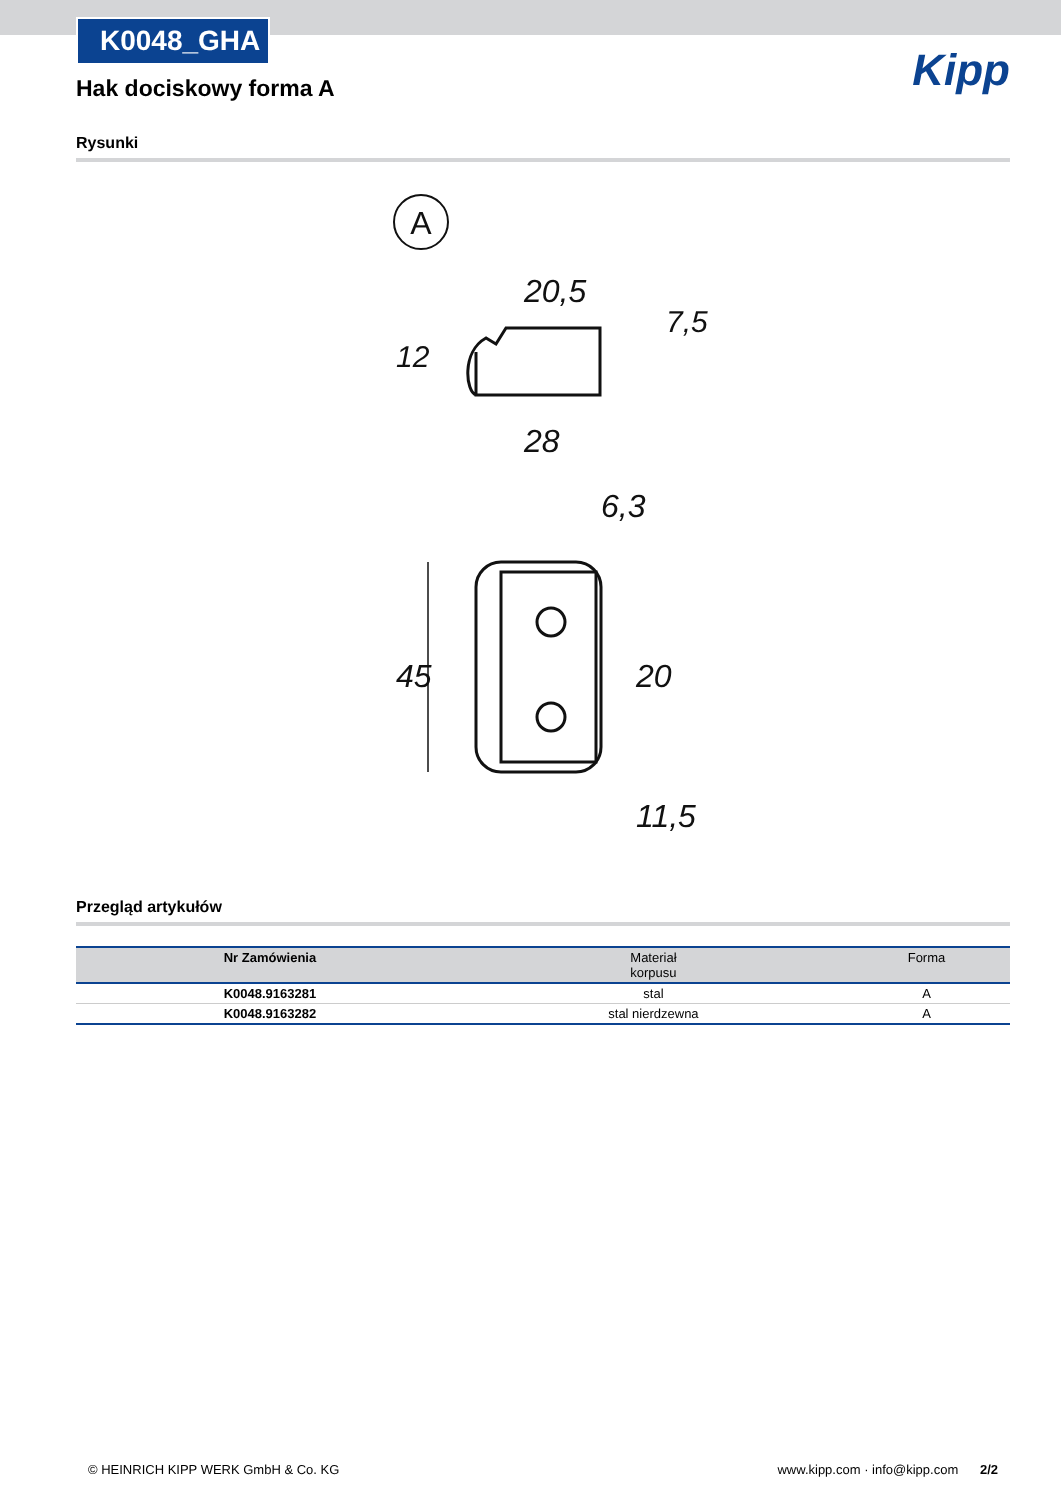K0048_GHA
Kipp
Hak dociskowy forma A
Rysunki
A
20,5
28
6,3
11,5
12
7,5
45
20
Przegląd artykułów
| Nr Zamówienia | Materiał korpusu | Forma |
| --- | --- | --- |
| K0048.9163281 | stal | A |
| K0048.9163282 | stal nierdzewna | A |
© HEINRICH KIPP WERK GmbH & Co. KG www.kipp.com · info@kipp.com 2/2